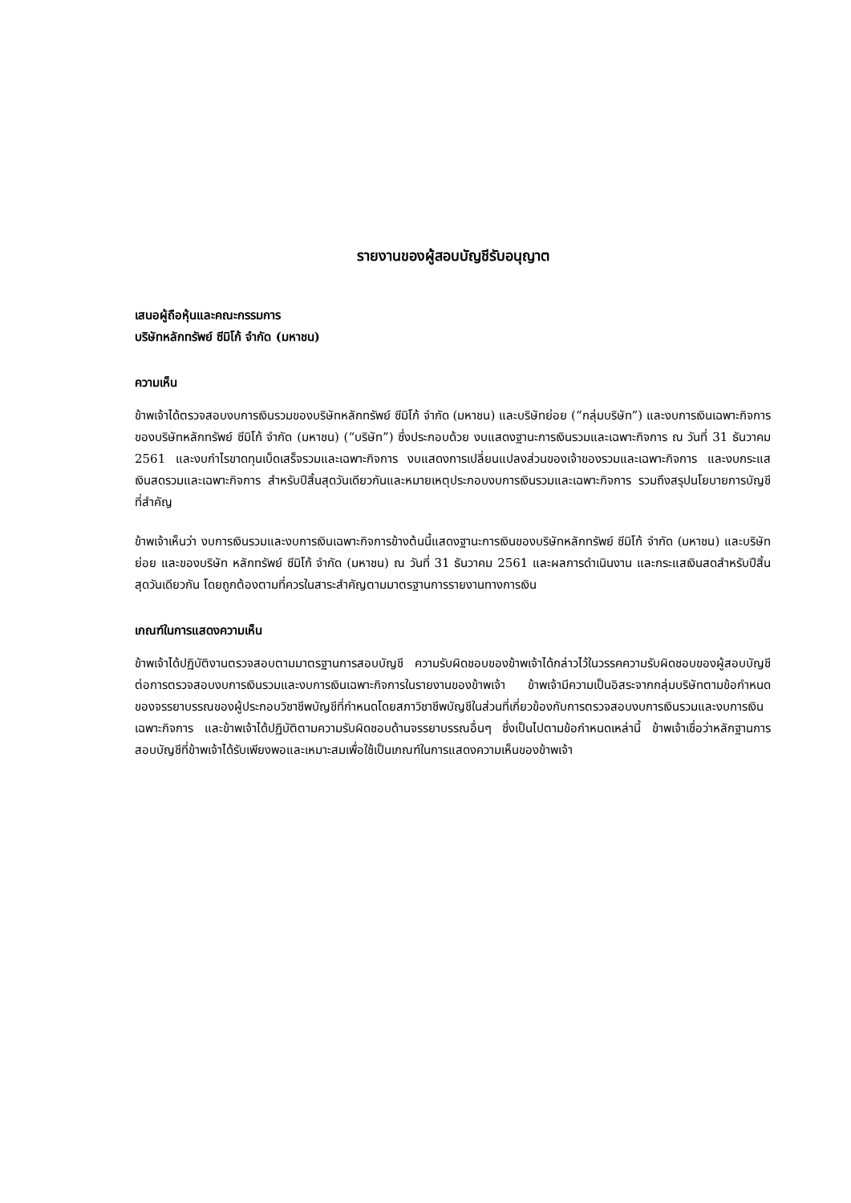รายงานของผู้สอบบัญชีรับอนุญาต
เสนอผู้ถือหุ้นและคณะกรรมการ
บริษัทหลักทรัพย์ ซีมิโก้ จำกัด (มหาชน)
ความเห็น
ข้าพเจ้าได้ตรวจสอบงบการเงินรวมของบริษัทหลักทรัพย์ ซีมิโก้ จำกัด (มหาชน) และบริษัทย่อย (“กลุ่มบริษัท”) และงบการเงินเฉพาะกิจการของบริษัทหลักทรัพย์ ซีมิโก้ จำกัด (มหาชน) (“บริษัท”) ซึ่งประกอบด้วย งบแสดงฐานะการเงินรวมและเฉพาะกิจการ ณ วันที่ 31 ธันวาคม 2561 และงบกำไรขาดทุนเบ็ดเสร็จรวมและเฉพาะกิจการ งบแสดงการเปลี่ยนแปลงส่วนของเจ้าของรวมและเฉพาะกิจการ และงบกระแสเงินสดรวมและเฉพาะกิจการ สำหรับปีสิ้นสุดวันเดียวกันและหมายเหตุประกอบงบการเงินรวมและเฉพาะกิจการ รวมถึงสรุปนโยบายการบัญชีที่สำคัญ
ข้าพเจ้าเห็นว่า งบการเงินรวมและงบการเงินเฉพาะกิจการข้างต้นนี้แสดงฐานะการเงินของบริษัทหลักทรัพย์ ซีมิโก้ จำกัด (มหาชน) และบริษัทย่อย และของบริษัท หลักทรัพย์ ซีมิโก้ จำกัด (มหาชน) ณ วันที่ 31 ธันวาคม 2561 และผลการดำเนินงาน และกระแสเงินสดสำหรับปีสิ้นสุดวันเดียวกัน โดยถูกต้องตามที่ควรในสาระสำคัญตามมาตรฐานการรายงานทางการเงิน
เกณฑ์ในการแสดงความเห็น
ข้าพเจ้าได้ปฏิบัติงานตรวจสอบตามมาตรฐานการสอบบัญชี ความรับผิดชอบของข้าพเจ้าได้กล่าวไว้ในวรรคความรับผิดชอบของผู้สอบบัญชีต่อการตรวจสอบงบการเงินรวมและงบการเงินเฉพาะกิจการในรายงานของข้าพเจ้า ข้าพเจ้ามีความเป็นอิสระจากกลุ่มบริษัทตามข้อกำหนดของจรรยาบรรณของผู้ประกอบวิชาชีพบัญชีที่กำหนดโดยสภาวิชาชีพบัญชีในส่วนที่เกี่ยวข้องกับการตรวจสอบงบการเงินรวมและงบการเงินเฉพาะกิจการ และข้าพเจ้าได้ปฏิบัติตามความรับผิดชอบด้านจรรยาบรรณอื่นๆ ซึ่งเป็นไปตามข้อกำหนดเหล่านี้ ข้าพเจ้าเชื่อว่าหลักฐานการสอบบัญชีที่ข้าพเจ้าได้รับเพียงพอและเหมาะสมเพื่อใช้เป็นเกณฑ์ในการแสดงความเห็นของข้าพเจ้า